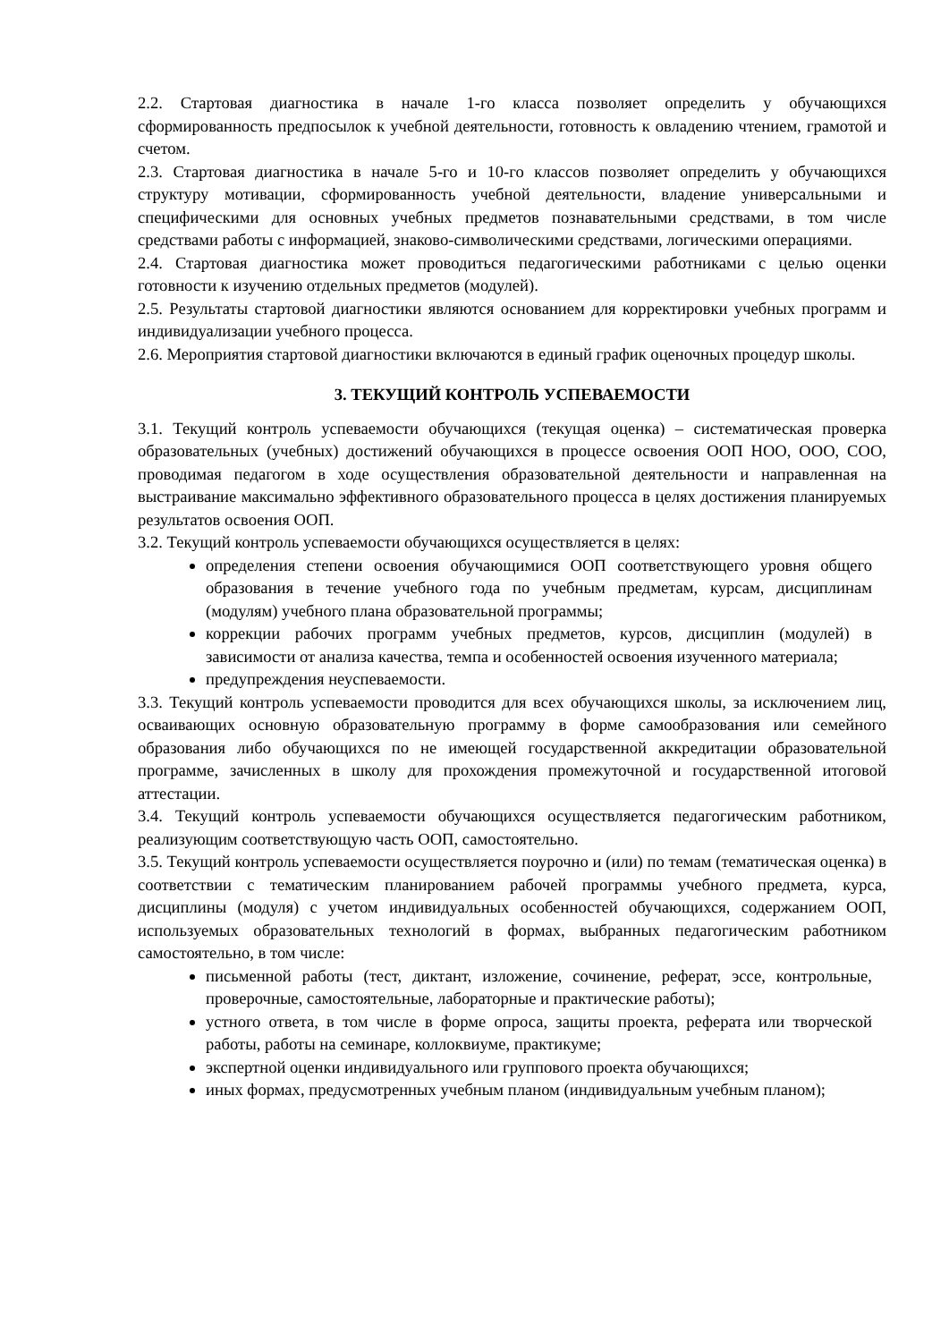2.2. Стартовая диагностика в начале 1-го класса позволяет определить у обучающихся сформированность предпосылок к учебной деятельности, готовность к овладению чтением, грамотой и счетом.
2.3. Стартовая диагностика в начале 5-го и 10-го классов позволяет определить у обучающихся структуру мотивации, сформированность учебной деятельности, владение универсальными и специфическими для основных учебных предметов познавательными средствами, в том числе средствами работы с информацией, знаково-символическими средствами, логическими операциями.
2.4. Стартовая диагностика может проводиться педагогическими работниками с целью оценки готовности к изучению отдельных предметов (модулей).
2.5. Результаты стартовой диагностики являются основанием для корректировки учебных программ и индивидуализации учебного процесса.
2.6. Мероприятия стартовой диагностики включаются в единый график оценочных процедур школы.
3. ТЕКУЩИЙ КОНТРОЛЬ УСПЕВАЕМОСТИ
3.1. Текущий контроль успеваемости обучающихся (текущая оценка) – систематическая проверка образовательных (учебных) достижений обучающихся в процессе освоения ООП НОО, ООО, СОО, проводимая педагогом в ходе осуществления образовательной деятельности и направленная на выстраивание максимально эффективного образовательного процесса в целях достижения планируемых результатов освоения ООП.
3.2. Текущий контроль успеваемости обучающихся осуществляется в целях:
определения степени освоения обучающимися ООП соответствующего уровня общего образования в течение учебного года по учебным предметам, курсам, дисциплинам (модулям) учебного плана образовательной программы;
коррекции рабочих программ учебных предметов, курсов, дисциплин (модулей) в зависимости от анализа качества, темпа и особенностей освоения изученного материала;
предупреждения неуспеваемости.
3.3. Текущий контроль успеваемости проводится для всех обучающихся школы, за исключением лиц, осваивающих основную образовательную программу в форме самообразования или семейного образования либо обучающихся по не имеющей государственной аккредитации образовательной программе, зачисленных в школу для прохождения промежуточной и государственной итоговой аттестации.
3.4. Текущий контроль успеваемости обучающихся осуществляется педагогическим работником, реализующим соответствующую часть ООП, самостоятельно.
3.5. Текущий контроль успеваемости осуществляется поурочно и (или) по темам (тематическая оценка) в соответствии с тематическим планированием рабочей программы учебного предмета, курса, дисциплины (модуля) с учетом индивидуальных особенностей обучающихся, содержанием ООП, используемых образовательных технологий в формах, выбранных педагогическим работником самостоятельно, в том числе:
письменной работы (тест, диктант, изложение, сочинение, реферат, эссе, контрольные, проверочные, самостоятельные, лабораторные и практические работы);
устного ответа, в том числе в форме опроса, защиты проекта, реферата или творческой работы, работы на семинаре, коллоквиуме, практикуме;
экспертной оценки индивидуального или группового проекта обучающихся;
иных формах, предусмотренных учебным планом (индивидуальным учебным планом);